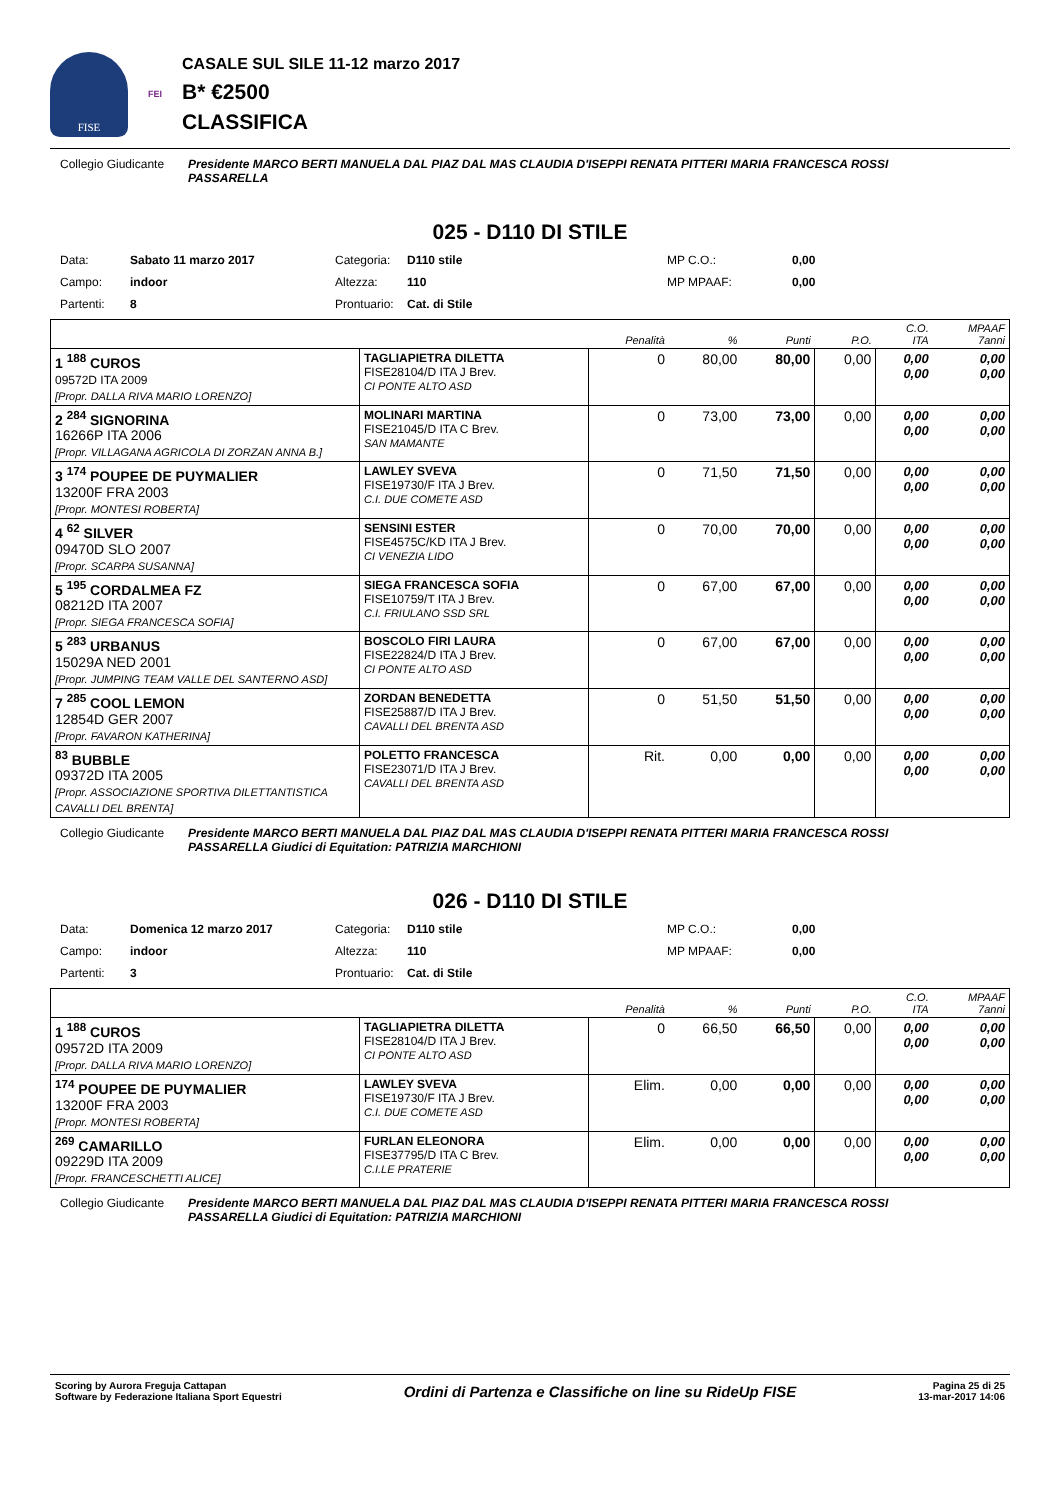FISE
FEI
CASALE SUL SILE 11-12 marzo 2017
B* €2500
CLASSIFICA
Collegio Giudicante
Presidente MARCO BERTI MANUELA DAL PIAZ DAL MAS CLAUDIA D'ISEPPI RENATA PITTERI MARIA FRANCESCA ROSSI PASSARELLA
025 - D110 DI STILE
Data: Sabato 11 marzo 2017 Categoria: D110 stile MP C.O.: 0,00 Campo: indoor Altezza: 110 MP MPAAF: 0,00 Partenti: 8 Prontuario: Cat. di Stile
| | | Penalità | % | Punti | P.O. | C.O. ITA | MPAAF 7anni |
| --- | --- | --- | --- | --- | --- | --- | --- |
| 1 <sup>188</sup> CUROS 09572D ITA 2009 [Propr. DALLA RIVA MARIO LORENZO] | TAGLIAPIETRA DILETTA FISE28104/D ITA J Brev. CI PONTE ALTO ASD | 0 | 80,00 | 80,00 | 0,00 | 0,00 0,00 | 0,00 0,00 |
| 2 <sup>284</sup> SIGNORINA 16266P ITA 2006 [Propr. VILLAGANA AGRICOLA DI ZORZAN ANNA B.] | MOLINARI MARTINA FISE21045/D ITA C Brev. SAN MAMANTE | 0 | 73,00 | 73,00 | 0,00 | 0,00 0,00 | 0,00 0,00 |
| 3 <sup>174</sup> POUPEE DE PUYMALIER 13200F FRA 2003 [Propr. MONTESI ROBERTA] | LAWLEY SVEVA FISE19730/F ITA J Brev. C.I. DUE COMETE ASD | 0 | 71,50 | 71,50 | 0,00 | 0,00 0,00 | 0,00 0,00 |
| 4 <sup>62</sup> SILVER 09470D SLO 2007 [Propr. SCARPA SUSANNA] | SENSINI ESTER FISE4575C/KD ITA J Brev. CI VENEZIA LIDO | 0 | 70,00 | 70,00 | 0,00 | 0,00 0,00 | 0,00 0,00 |
| 5 <sup>195</sup> CORDALMEA FZ 08212D ITA 2007 [Propr. SIEGA FRANCESCA SOFIA] | SIEGA FRANCESCA SOFIA FISE10759/T ITA J Brev. C.I. FRIULANO SSD SRL | 0 | 67,00 | 67,00 | 0,00 | 0,00 0,00 | 0,00 0,00 |
| 5 <sup>283</sup> URBANUS 15029A NED 2001 [Propr. JUMPING TEAM VALLE DEL SANTERNO ASD] | BOSCOLO FIRI LAURA FISE22824/D ITA J Brev. CI PONTE ALTO ASD | 0 | 67,00 | 67,00 | 0,00 | 0,00 0,00 | 0,00 0,00 |
| 7 <sup>285</sup> COOL LEMON 12854D GER 2007 [Propr. FAVARON KATHERINA] | ZORDAN BENEDETTA FISE25887/D ITA J Brev. CAVALLI DEL BRENTA ASD | 0 | 51,50 | 51,50 | 0,00 | 0,00 0,00 | 0,00 0,00 |
| <sup>83</sup> BUBBLE 09372D ITA 2005 [Propr. ASSOCIAZIONE SPORTIVA DILETTANTISTICA CAVALLI DEL BRENTA] | POLETTO FRANCESCA FISE23071/D ITA J Brev. CAVALLI DEL BRENTA ASD | Rit. | 0,00 | 0,00 | 0,00 | 0,00 0,00 | 0,00 0,00 |
Collegio Giudicante
Presidente MARCO BERTI MANUELA DAL PIAZ DAL MAS CLAUDIA D'ISEPPI RENATA PITTERI MARIA FRANCESCA ROSSI PASSARELLA Giudici di Equitation: PATRIZIA MARCHIONI
026 - D110 DI STILE
Data: Domenica 12 marzo 2017 Categoria: D110 stile MP C.O.: 0,00 Campo: indoor Altezza: 110 MP MPAAF: 0,00 Partenti: 3 Prontuario: Cat. di Stile
| | | Penalità | % | Punti | P.O. | C.O. ITA | MPAAF 7anni |
| --- | --- | --- | --- | --- | --- | --- | --- |
| 1 <sup>188</sup> CUROS 09572D ITA 2009 [Propr. DALLA RIVA MARIO LORENZO] | TAGLIAPIETRA DILETTA FISE28104/D ITA J Brev. CI PONTE ALTO ASD | 0 | 66,50 | 66,50 | 0,00 | 0,00 0,00 | 0,00 0,00 |
| <sup>174</sup> POUPEE DE PUYMALIER 13200F FRA 2003 [Propr. MONTESI ROBERTA] | LAWLEY SVEVA FISE19730/F ITA J Brev. C.I. DUE COMETE ASD | Elim. | 0,00 | 0,00 | 0,00 | 0,00 0,00 | 0,00 0,00 |
| <sup>269</sup> CAMARILLO 09229D ITA 2009 [Propr. FRANCESCHETTI ALICE] | FURLAN ELEONORA FISE37795/D ITA C Brev. C.I.LE PRATERIE | Elim. | 0,00 | 0,00 | 0,00 | 0,00 0,00 | 0,00 0,00 |
Collegio Giudicante
Presidente MARCO BERTI MANUELA DAL PIAZ DAL MAS CLAUDIA D'ISEPPI RENATA PITTERI MARIA FRANCESCA ROSSI PASSARELLA Giudici di Equitation: PATRIZIA MARCHIONI
Scoring by Aurora Freguja Cattapan
Software by Federazione Italiana Sport Equestri
Ordini di Partenza e Classifiche on line su RideUp FISE
Pagina 25 di 25
13-mar-2017 14:06